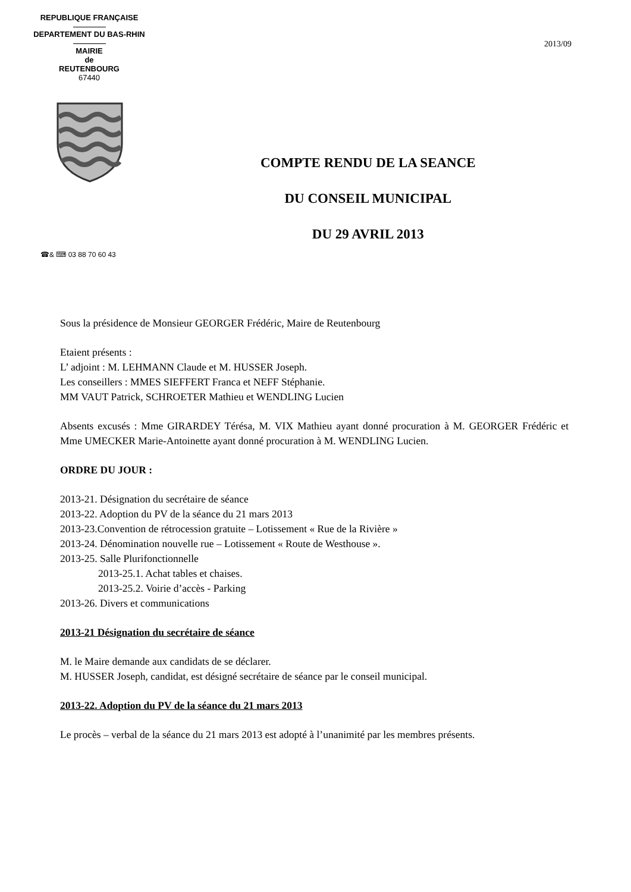REPUBLIQUE FRANÇAISE
DEPARTEMENT DU BAS-RHIN
MAIRIE
de
REUTENBOURG
67440
2013/09
☎& ⌨ 03 88 70 60 43
COMPTE RENDU DE LA SEANCE
DU CONSEIL MUNICIPAL
DU 29 AVRIL 2013
Sous la présidence de Monsieur GEORGER Frédéric, Maire de Reutenbourg
Etaient présents :
L’ adjoint : M. LEHMANN Claude et M. HUSSER Joseph.
Les conseillers : MMES SIEFFERT Franca et NEFF Stéphanie.
MM VAUT Patrick, SCHROETER Mathieu et WENDLING Lucien
Absents excusés : Mme GIRARDEY Térésa, M. VIX Mathieu ayant donné procuration à M. GEORGER Frédéric et Mme UMECKER Marie-Antoinette ayant donné procuration à M. WENDLING Lucien.
ORDRE DU JOUR :
2013-21. Désignation du secrétaire de séance
2013-22. Adoption du PV de la séance du 21 mars 2013
2013-23.Convention de rétrocession gratuite – Lotissement « Rue de la Rivière »
2013-24. Dénomination nouvelle rue – Lotissement « Route de Westhouse ».
2013-25. Salle Plurifonctionnelle
2013-25.1. Achat tables et chaises.
2013-25.2. Voirie d’accès - Parking
2013-26. Divers et communications
2013-21 Désignation du secrétaire de séance
M. le Maire demande aux candidats de se déclarer.
M. HUSSER Joseph, candidat, est désigné secrétaire de séance par le conseil municipal.
2013-22. Adoption du PV de la séance du 21 mars 2013
Le procès – verbal de la séance du 21 mars 2013 est adopté à l’unanimité par les membres présents.